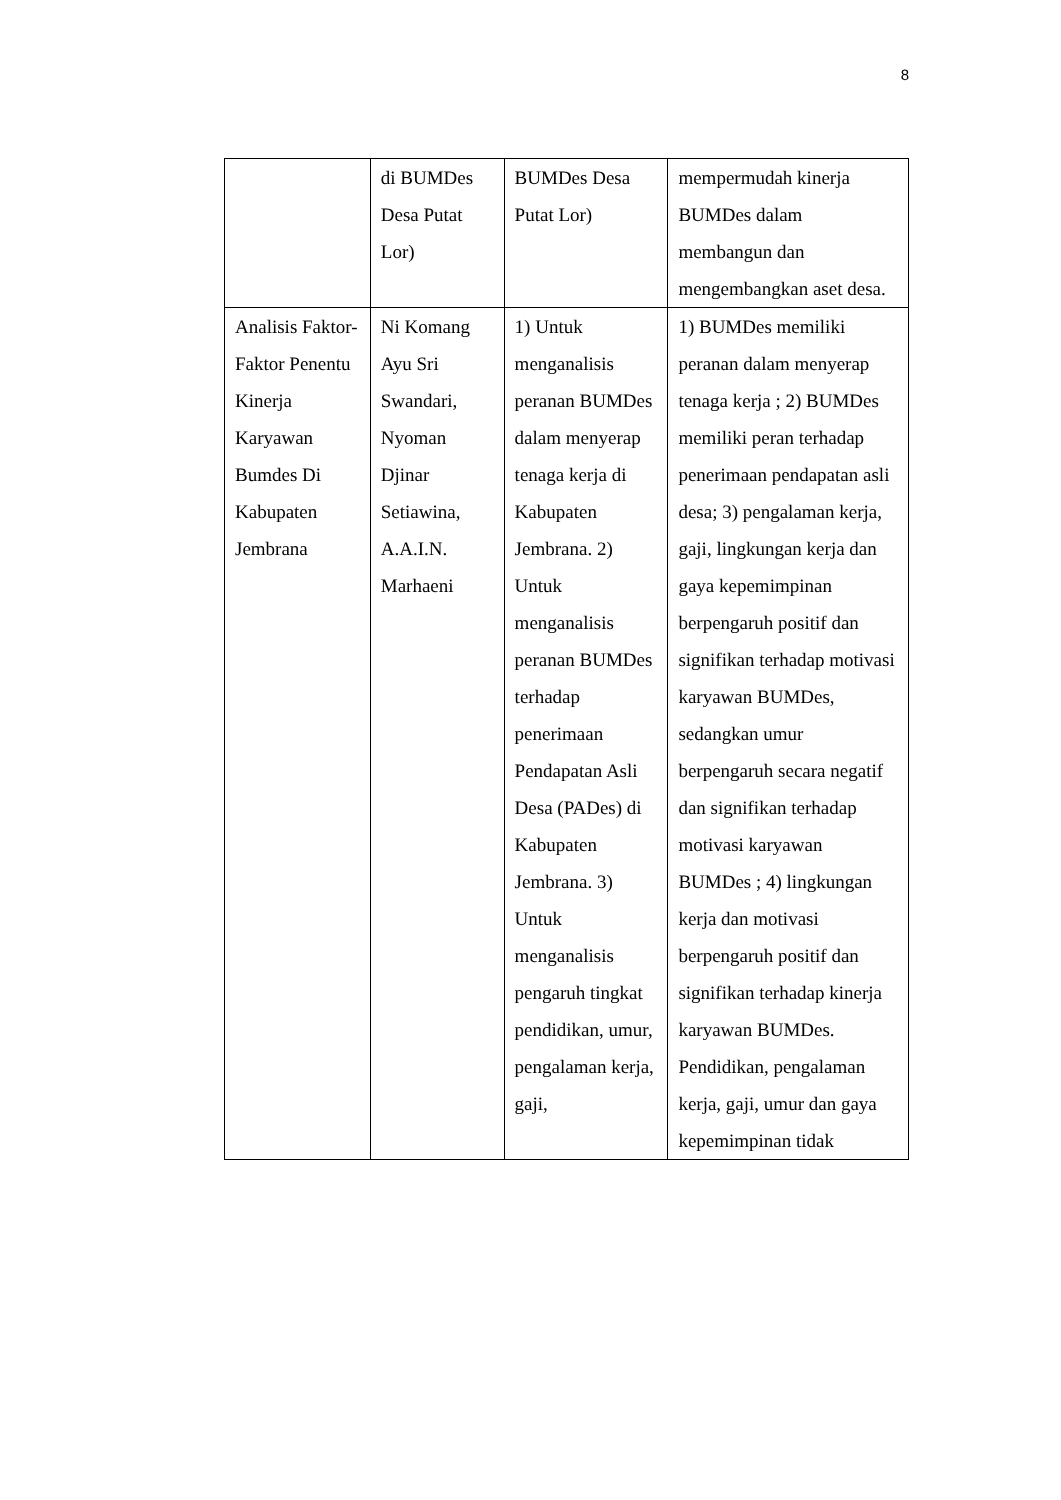8
| | di BUMDes Desa Putat Lor) | BUMDes Desa Putat Lor) | mempermudah kinerja BUMDes dalam membangun dan mengembangkan aset desa. |
| Analisis Faktor-Faktor Penentu Kinerja Karyawan Bumdes Di Kabupaten Jembrana | Ni Komang Ayu Sri Swandari, Nyoman Djinar Setiawina, A.A.I.N. Marhaeni | 1) Untuk menganalisis peranan BUMDes dalam menyerap tenaga kerja di Kabupaten Jembrana. 2) Untuk menganalisis peranan BUMDes terhadap penerimaan Pendapatan Asli Desa (PADes) di Kabupaten Jembrana. 3) Untuk menganalisis pengaruh tingkat pendidikan, umur, pengalaman kerja, gaji, | 1) BUMDes memiliki peranan dalam menyerap tenaga kerja ; 2) BUMDes memiliki peran terhadap penerimaan pendapatan asli desa; 3) pengalaman kerja, gaji, lingkungan kerja dan gaya kepemimpinan berpengaruh positif dan signifikan terhadap motivasi karyawan BUMDes, sedangkan umur berpengaruh secara negatif dan signifikan terhadap motivasi karyawan BUMDes ; 4) lingkungan kerja dan motivasi berpengaruh positif dan signifikan terhadap kinerja karyawan BUMDes. Pendidikan, pengalaman kerja, gaji, umur dan gaya kepemimpinan tidak |